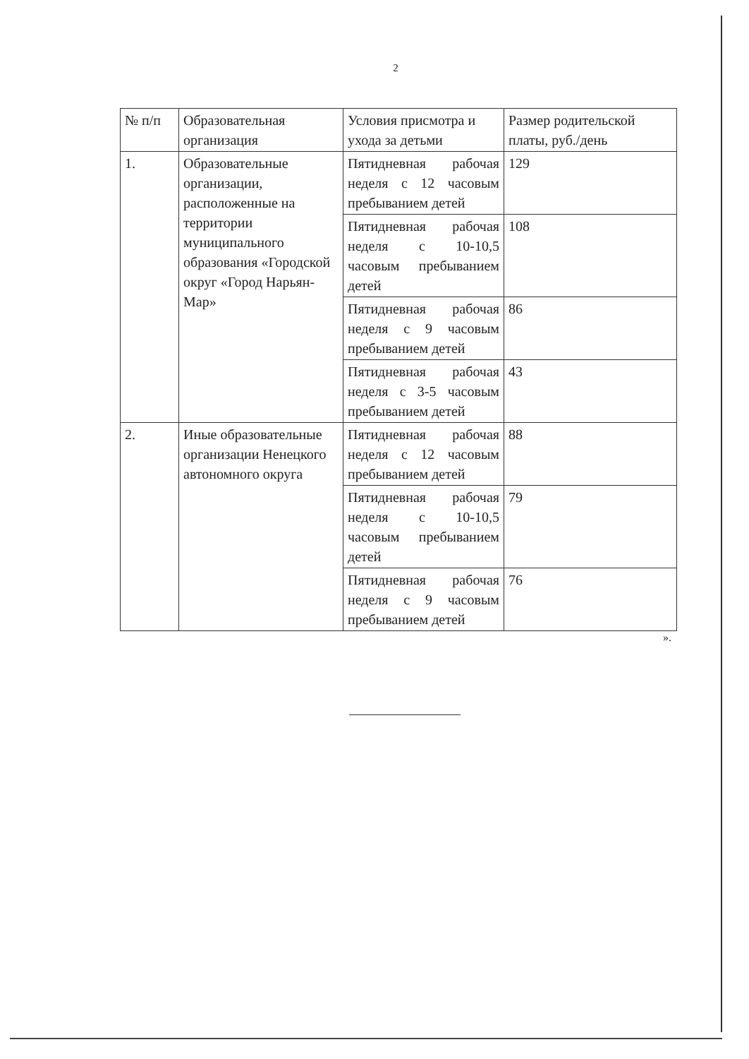2
| № п/п | Образовательная организация | Условия присмотра и ухода за детьми | Размер родительской платы, руб./день |
| --- | --- | --- | --- |
| 1. | Образовательные организации, расположенные на территории муниципального образования «Городской округ «Город Нарьян-Мар» | Пятидневная рабочая неделя с 12 часовым пребыванием детей | 129 |
| | | Пятидневная рабочая неделя с 10-10,5 часовым пребыванием детей | 108 |
| | | Пятидневная рабочая неделя с 9 часовым пребыванием детей | 86 |
| | | Пятидневная рабочая неделя с 3-5 часовым пребыванием детей | 43 |
| 2. | Иные образовательные организации Ненецкого автономного округа | Пятидневная рабочая неделя с 12 часовым пребыванием детей | 88 |
| | | Пятидневная рабочая неделя с 10-10,5 часовым пребыванием детей | 79 |
| | | Пятидневная рабочая неделя с 9 часовым пребыванием детей | 76 |
».